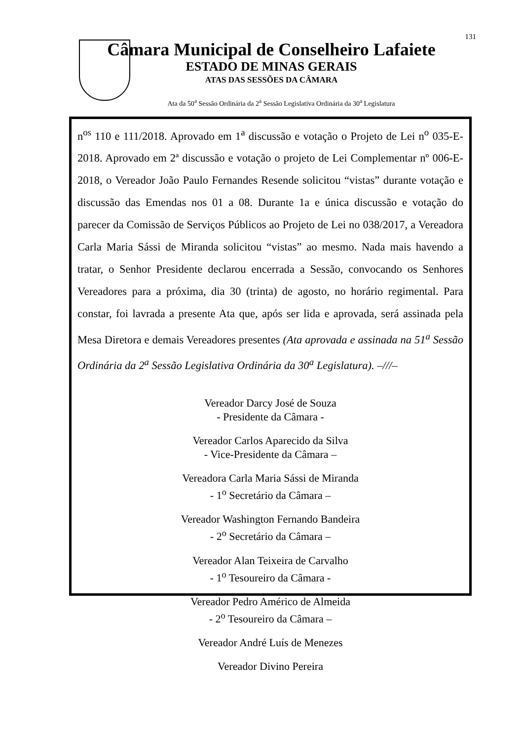131
Câmara Municipal de Conselheiro Lafaiete
ESTADO DE MINAS GERAIS
ATAS DAS SESSÕES DA CÂMARA
Ata da 50<sup>a</sup> Sessão Ordinária da 2<sup>a</sup> Sessão Legislativa Ordinária da 30<sup>a</sup> Legislatura
n<sup>os</sup> 110 e 111/2018. Aprovado em 1<sup>a</sup> discussão e votação o Projeto de Lei n<sup>o</sup> 035-E-2018. Aprovado em 2ª discussão e votação o projeto de Lei Complementar nº 006-E-2018, o Vereador João Paulo Fernandes Resende solicitou “vistas” durante votação e discussão das Emendas nos 01 a 08. Durante 1a e única discussão e votação do parecer da Comissão de Serviços Públicos ao Projeto de Lei no 038/2017, a Vereadora Carla Maria Sássi de Miranda solicitou “vistas” ao mesmo. Nada mais havendo a tratar, o Senhor Presidente declarou encerrada a Sessão, convocando os Senhores Vereadores para a próxima, dia 30 (trinta) de agosto, no horário regimental. Para constar, foi lavrada a presente Ata que, após ser lida e aprovada, será assinada pela Mesa Diretora e demais Vereadores presentes (Ata aprovada e assinada na 51<sup>a</sup> Sessão Ordinária da 2<sup>a</sup> Sessão Legislativa Ordinária da 30<sup>a</sup> Legislatura). –///–
Vereador Darcy José de Souza
- Presidente da Câmara -
Vereador Carlos Aparecido da Silva
- Vice-Presidente da Câmara –
Vereadora Carla Maria Sássi de Miranda
- 1<sup>o</sup> Secretário da Câmara –
Vereador Washington Fernando Bandeira
- 2<sup>o</sup> Secretário da Câmara –
Vereador Alan Teixeira de Carvalho
- 1<sup>o</sup> Tesoureiro da Câmara -
Vereador Pedro Américo de Almeida
- 2<sup>o</sup> Tesoureiro da Câmara –
Vereador André Luís de Menezes
Vereador Divino Pereira